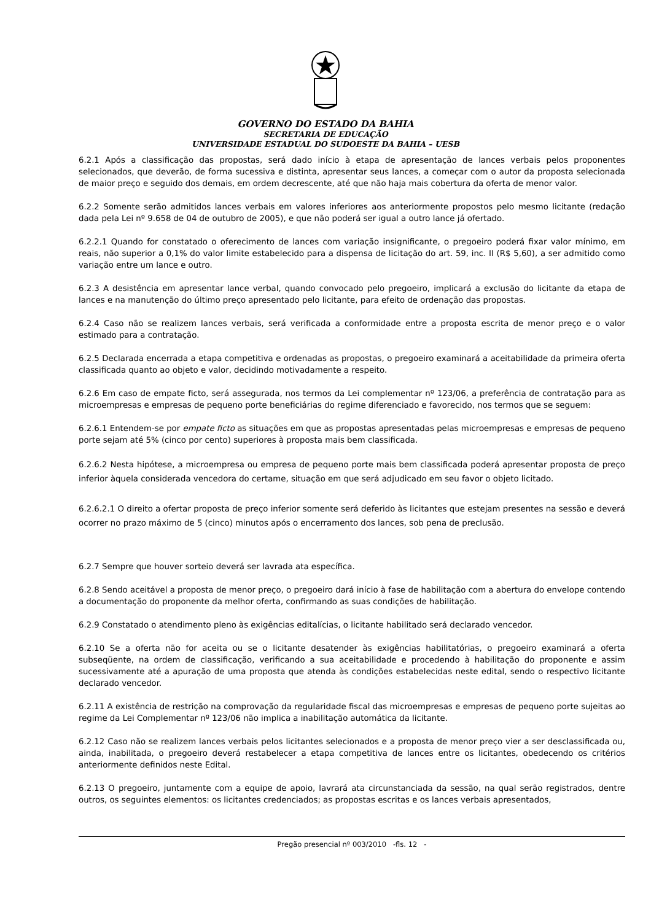GOVERNO DO ESTADO DA BAHIA
SECRETARIA DE EDUCAÇÃO
UNIVERSIDADE ESTADUAL DO SUDOESTE DA BAHIA – UESB
6.2.1 Após a classificação das propostas, será dado início à etapa de apresentação de lances verbais pelos proponentes selecionados, que deverão, de forma sucessiva e distinta, apresentar seus lances, a começar com o autor da proposta selecionada de maior preço e seguido dos demais, em ordem decrescente, até que não haja mais cobertura da oferta de menor valor.
6.2.2 Somente serão admitidos lances verbais em valores inferiores aos anteriormente propostos pelo mesmo licitante (redação dada pela Lei nº 9.658 de 04 de outubro de 2005), e que não poderá ser igual a outro lance já ofertado.
6.2.2.1 Quando for constatado o oferecimento de lances com variação insignificante, o pregoeiro poderá fixar valor mínimo, em reais, não superior a 0,1% do valor limite estabelecido para a dispensa de licitação do art. 59, inc. II (R$ 5,60), a ser admitido como variação entre um lance e outro.
6.2.3 A desistência em apresentar lance verbal, quando convocado pelo pregoeiro, implicará a exclusão do licitante da etapa de lances e na manutenção do último preço apresentado pelo licitante, para efeito de ordenação das propostas.
6.2.4 Caso não se realizem lances verbais, será verificada a conformidade entre a proposta escrita de menor preço e o valor estimado para a contratação.
6.2.5 Declarada encerrada a etapa competitiva e ordenadas as propostas, o pregoeiro examinará a aceitabilidade da primeira oferta classificada quanto ao objeto e valor, decidindo motivadamente a respeito.
6.2.6 Em caso de empate ficto, será assegurada, nos termos da Lei complementar nº 123/06, a preferência de contratação para as microempresas e empresas de pequeno porte beneficiárias do regime diferenciado e favorecido, nos termos que se seguem:
6.2.6.1 Entendem-se por empate ficto as situações em que as propostas apresentadas pelas microempresas e empresas de pequeno porte sejam até 5% (cinco por cento) superiores à proposta mais bem classificada.
6.2.6.2 Nesta hipótese, a microempresa ou empresa de pequeno porte mais bem classificada poderá apresentar proposta de preço inferior àquela considerada vencedora do certame, situação em que será adjudicado em seu favor o objeto licitado.
6.2.6.2.1 O direito a ofertar proposta de preço inferior somente será deferido às licitantes que estejam presentes na sessão e deverá ocorrer no prazo máximo de 5 (cinco) minutos após o encerramento dos lances, sob pena de preclusão.
6.2.7 Sempre que houver sorteio deverá ser lavrada ata específica.
6.2.8 Sendo aceitável a proposta de menor preço, o pregoeiro dará início à fase de habilitação com a abertura do envelope contendo a documentação do proponente da melhor oferta, confirmando as suas condições de habilitação.
6.2.9 Constatado o atendimento pleno às exigências editalícias, o licitante habilitado será declarado vencedor.
6.2.10 Se a oferta não for aceita ou se o licitante desatender às exigências habilitatórias, o pregoeiro examinará a oferta subseqüente, na ordem de classificação, verificando a sua aceitabilidade e procedendo à habilitação do proponente e assim sucessivamente até a apuração de uma proposta que atenda às condições estabelecidas neste edital, sendo o respectivo licitante declarado vencedor.
6.2.11 A existência de restrição na comprovação da regularidade fiscal das microempresas e empresas de pequeno porte sujeitas ao regime da Lei Complementar nº 123/06 não implica a inabilitação automática da licitante.
6.2.12 Caso não se realizem lances verbais pelos licitantes selecionados e a proposta de menor preço vier a ser desclassificada ou, ainda, inabilitada, o pregoeiro deverá restabelecer a etapa competitiva de lances entre os licitantes, obedecendo os critérios anteriormente definidos neste Edital.
6.2.13 O pregoeiro, juntamente com a equipe de apoio, lavrará ata circunstanciada da sessão, na qual serão registrados, dentre outros, os seguintes elementos: os licitantes credenciados; as propostas escritas e os lances verbais apresentados,
Pregão presencial nº 003/2010 -fls. 12 -